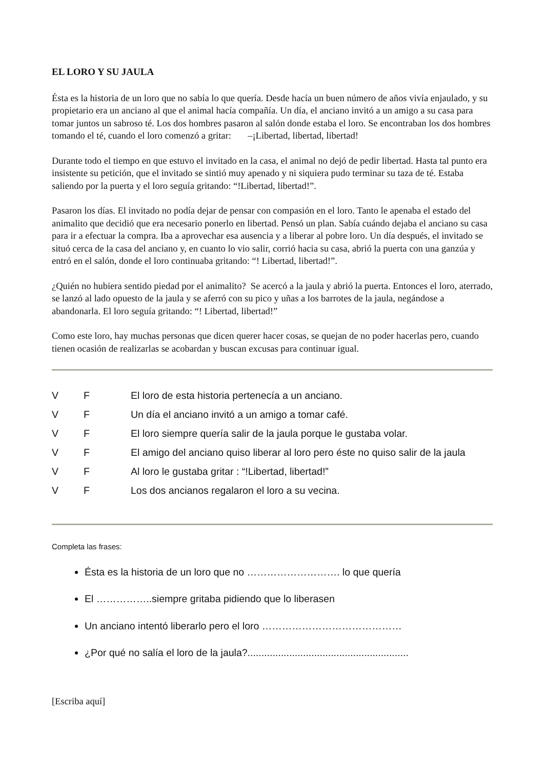EL LORO Y SU JAULA
Ésta es la historia de un loro que no sabía lo que quería. Desde hacía un buen número de años vivía enjaulado, y su propietario era un anciano al que el animal hacía compañía. Un día, el anciano invitó a un amigo a su casa para tomar juntos un sabroso té. Los dos hombres pasaron al salón donde estaba el loro. Se encontraban los dos hombres tomando el té, cuando el loro comenzó a gritar: –¡Libertad, libertad, libertad!
Durante todo el tiempo en que estuvo el invitado en la casa, el animal no dejó de pedir libertad. Hasta tal punto era insistente su petición, que el invitado se sintió muy apenado y ni siquiera pudo terminar su taza de té. Estaba saliendo por la puerta y el loro seguía gritando: “!Libertad, libertad!”.
Pasaron los días. El invitado no podía dejar de pensar con compasión en el loro. Tanto le apenaba el estado del animalito que decidió que era necesario ponerlo en libertad. Pensó un plan. Sabía cuándo dejaba el anciano su casa para ir a efectuar la compra. Iba a aprovechar esa ausencia y a liberar al pobre loro. Un día después, el invitado se situó cerca de la casa del anciano y, en cuanto lo vio salir, corrió hacia su casa, abrió la puerta con una ganzúa y entró en el salón, donde el loro continuaba gritando: “! Libertad, libertad!”.
¿Quién no hubiera sentido piedad por el animalito? Se acercó a la jaula y abrió la puerta. Entonces el loro, aterrado, se lanzó al lado opuesto de la jaula y se aferró con su pico y uñas a los barrotes de la jaula, negándose a abandonarla. El loro seguía gritando: “! Libertad, libertad!”
Como este loro, hay muchas personas que dicen querer hacer cosas, se quejan de no poder hacerlas pero, cuando tienen ocasión de realizarlas se acobardan y buscan excusas para continuar igual.
| V | F | El loro de esta historia pertenecía a un anciano. |
| V | F | Un día el anciano invitó a un amigo a tomar café. |
| V | F | El loro siempre quería salir de la jaula porque le gustaba volar. |
| V | F | El amigo del anciano quiso liberar al loro pero éste no quiso salir de la jaula |
| V | F | Al loro le gustaba gritar : “!Libertad, libertad!” |
| V | F | Los dos ancianos regalaron el loro a su vecina. |
Completa las frases:
Ésta es la historia de un loro que no ………………………. lo que quería
El ……………..siempre gritaba pidiendo que lo liberasen
Un anciano intentó liberarlo pero el loro ……………………………………
¿Por qué no salía el loro de la jaula?..........................................................
[Escriba aquí]